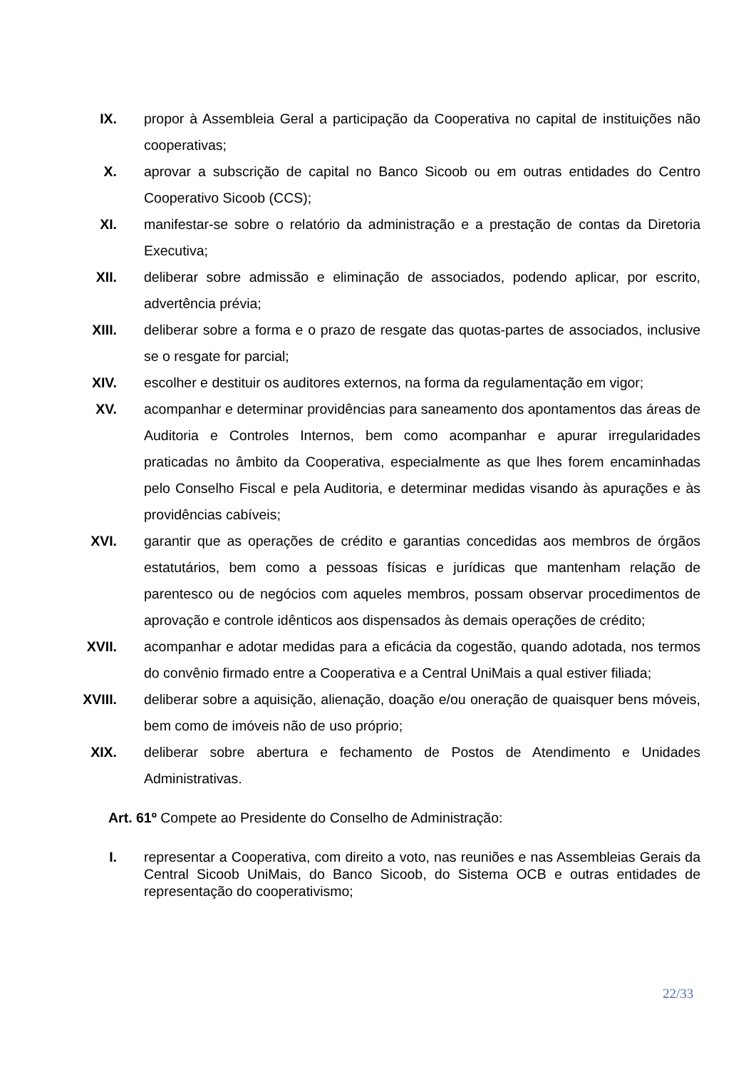IX. propor à Assembleia Geral a participação da Cooperativa no capital de instituições não cooperativas;
X. aprovar a subscrição de capital no Banco Sicoob ou em outras entidades do Centro Cooperativo Sicoob (CCS);
XI. manifestar-se sobre o relatório da administração e a prestação de contas da Diretoria Executiva;
XII. deliberar sobre admissão e eliminação de associados, podendo aplicar, por escrito, advertência prévia;
XIII. deliberar sobre a forma e o prazo de resgate das quotas-partes de associados, inclusive se o resgate for parcial;
XIV. escolher e destituir os auditores externos, na forma da regulamentação em vigor;
XV. acompanhar e determinar providências para saneamento dos apontamentos das áreas de Auditoria e Controles Internos, bem como acompanhar e apurar irregularidades praticadas no âmbito da Cooperativa, especialmente as que lhes forem encaminhadas pelo Conselho Fiscal e pela Auditoria, e determinar medidas visando às apurações e às providências cabíveis;
XVI. garantir que as operações de crédito e garantias concedidas aos membros de órgãos estatutários, bem como a pessoas físicas e jurídicas que mantenham relação de parentesco ou de negócios com aqueles membros, possam observar procedimentos de aprovação e controle idênticos aos dispensados às demais operações de crédito;
XVII. acompanhar e adotar medidas para a eficácia da cogestão, quando adotada, nos termos do convênio firmado entre a Cooperativa e a Central UniMais a qual estiver filiada;
XVIII. deliberar sobre a aquisição, alienação, doação e/ou oneração de quaisquer bens móveis, bem como de imóveis não de uso próprio;
XIX. deliberar sobre abertura e fechamento de Postos de Atendimento e Unidades Administrativas.
Art. 61º Compete ao Presidente do Conselho de Administração:
I.
representar a Cooperativa, com direito a voto, nas reuniões e nas Assembleias Gerais da Central Sicoob UniMais, do Banco Sicoob, do Sistema OCB e outras entidades de representação do cooperativismo;
22/33